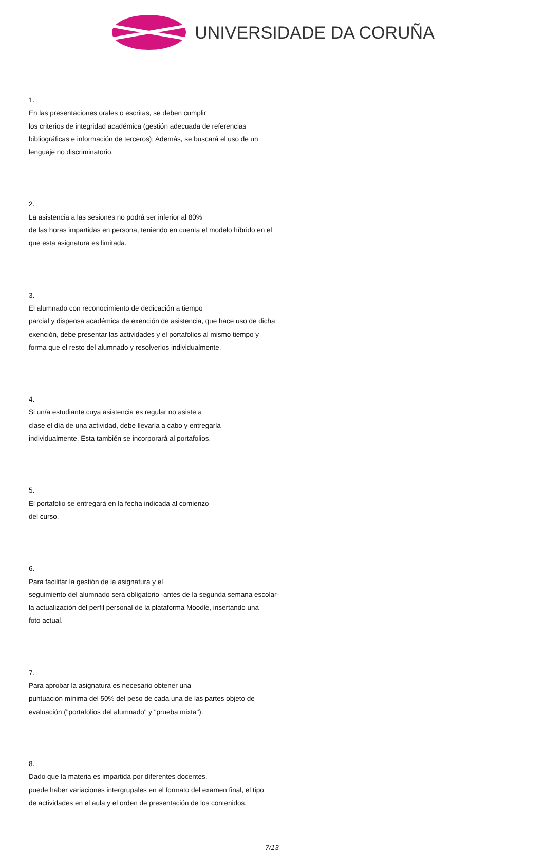UNIVERSIDADE DA CORUÑA
1.
En las presentaciones orales o escritas, se deben cumplir
los criterios de integridad académica (gestión adecuada de referencias
bibliográficas e información de terceros); Además, se buscará el uso de un
lenguaje no discriminatorio.
2.
La asistencia a las sesiones no podrá ser inferior al 80%
de las horas impartidas en persona, teniendo en cuenta el modelo híbrido en el
que esta asignatura es limitada.
3.
El alumnado con reconocimiento de dedicación a tiempo
parcial y dispensa académica de exención de asistencia, que hace uso de dicha
exención, debe presentar las actividades y el portafolios al mismo tiempo y
forma que el resto del alumnado y resolverlos individualmente.
4.
Si un/a estudiante cuya asistencia es regular no asiste a
clase el día de una actividad, debe llevarla a cabo y entregarla
individualmente. Esta también se incorporará al portafolios.
5.
El portafolio se entregará en la fecha indicada al comienzo
del curso.
6.
Para facilitar la gestión de la asignatura y el
seguimiento del alumnado será obligatorio -antes de la segunda semana escolar-
la actualización del perfil personal de la plataforma Moodle, insertando una
foto actual.
7.
Para aprobar la asignatura es necesario obtener una
puntuación mínima del 50% del peso de cada una de las partes objeto de
evaluación ("portafolios del alumnado" y "prueba mixta").
8.
Dado que la materia es impartida por diferentes docentes,
puede haber variaciones intergrupales en el formato del examen final, el tipo
de actividades en el aula y el orden de presentación de los contenidos.
7/13